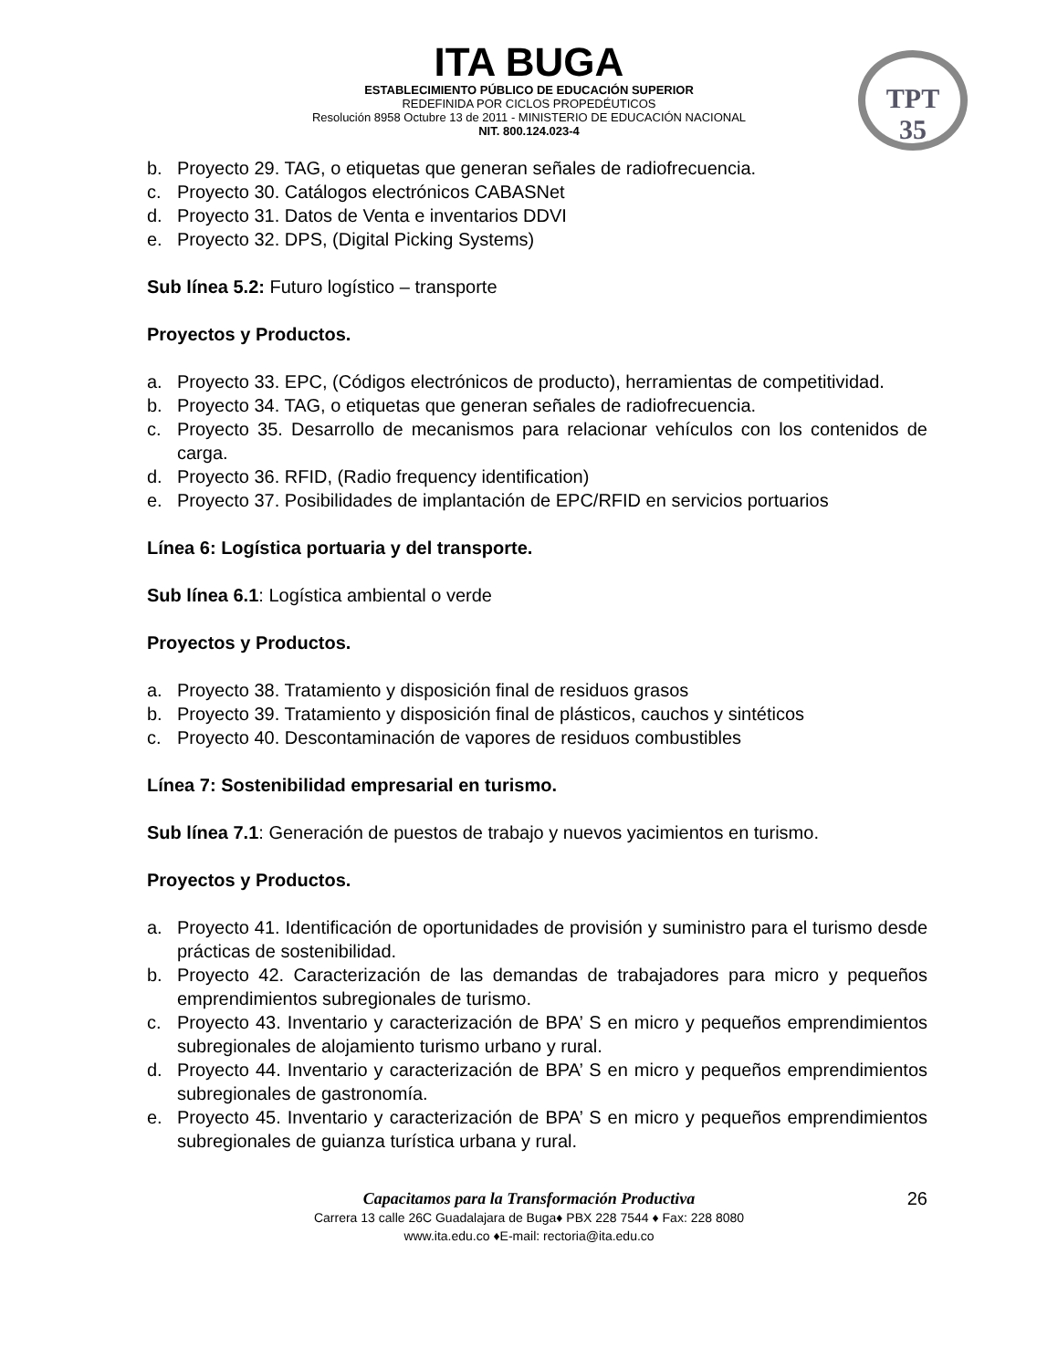ITA BUGA
ESTABLECIMIENTO PÚBLICO DE EDUCACIÓN SUPERIOR
REDEFINIDA POR CICLOS PROPEDÉUTICOS
Resolución 8958 Octubre 13 de 2011 - MINISTERIO DE EDUCACIÓN NACIONAL
NIT. 800.124.023-4
TPT
35
b. Proyecto 29. TAG, o etiquetas que generan señales de radiofrecuencia.
c. Proyecto 30. Catálogos electrónicos CABASNet
d. Proyecto 31. Datos de Venta e inventarios DDVI
e. Proyecto 32. DPS, (Digital Picking Systems)
Sub línea 5.2: Futuro logístico – transporte
Proyectos y Productos.
a. Proyecto 33. EPC, (Códigos electrónicos de producto), herramientas de competitividad.
b. Proyecto 34. TAG, o etiquetas que generan señales de radiofrecuencia.
c. Proyecto 35. Desarrollo de mecanismos para relacionar vehículos con los contenidos de carga.
d. Proyecto 36. RFID, (Radio frequency identification)
e. Proyecto 37. Posibilidades de implantación de EPC/RFID en servicios portuarios
Línea 6: Logística portuaria y del transporte.
Sub línea 6.1: Logística ambiental o verde
Proyectos y Productos.
a. Proyecto 38. Tratamiento y disposición final de residuos grasos
b. Proyecto 39. Tratamiento y disposición final de plásticos, cauchos y sintéticos
c. Proyecto 40. Descontaminación de vapores de residuos combustibles
Línea 7: Sostenibilidad empresarial en turismo.
Sub línea 7.1: Generación de puestos de trabajo y nuevos yacimientos en turismo.
Proyectos y Productos.
a. Proyecto 41. Identificación de oportunidades de provisión y suministro para el turismo desde prácticas de sostenibilidad.
b. Proyecto 42. Caracterización de las demandas de trabajadores para micro y pequeños emprendimientos subregionales de turismo.
c. Proyecto 43. Inventario y caracterización de BPA’ S en micro y pequeños emprendimientos subregionales de alojamiento turismo urbano y rural.
d. Proyecto 44. Inventario y caracterización de BPA’ S en micro y pequeños emprendimientos subregionales de gastronomía.
e. Proyecto 45. Inventario y caracterización de BPA’ S en micro y pequeños emprendimientos subregionales de guianza turística urbana y rural.
Capacitamos para la Transformación Productiva
26
Carrera 13 calle 26C Guadalajara de Buga♦ PBX 228 7544 ♦ Fax: 228 8080
www.ita.edu.co ♦E-mail: rectoria@ita.edu.co